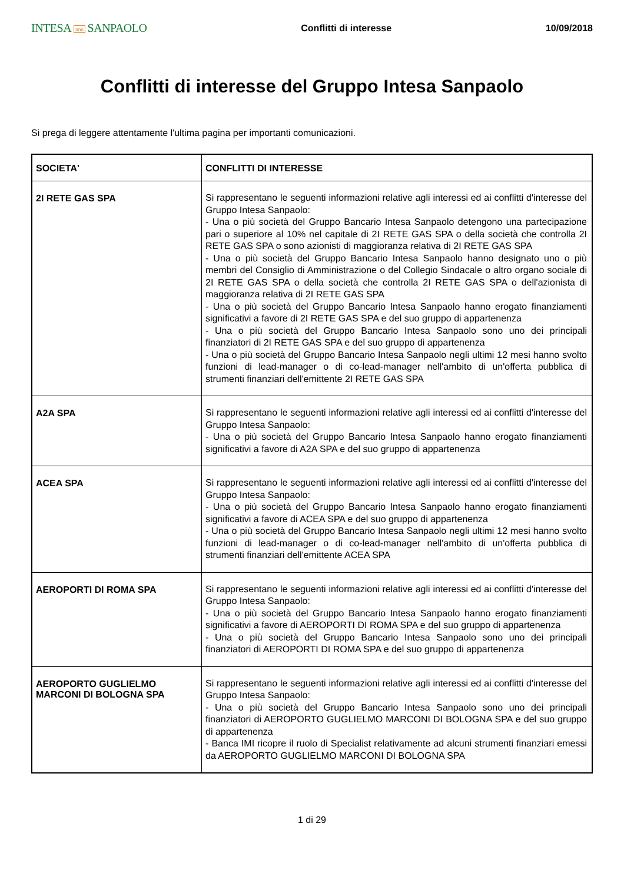INTESA nnn SANPAOLO
Conflitti di interesse 10/09/2018
Conflitti di interesse del Gruppo Intesa Sanpaolo
Si prega di leggere attentamente l'ultima pagina per importanti comunicazioni.
| SOCIETA' | CONFLITTI DI INTERESSE |
| --- | --- |
| 2I RETE GAS SPA | Si rappresentano le seguenti informazioni relative agli interessi ed ai conflitti d'interesse del Gruppo Intesa Sanpaolo: - Una o più società del Gruppo Bancario Intesa Sanpaolo detengono una partecipazione pari o superiore al 10% nel capitale di 2I RETE GAS SPA o della società che controlla 2I RETE GAS SPA o sono azionisti di maggioranza relativa di 2I RETE GAS SPA - Una o più società del Gruppo Bancario Intesa Sanpaolo hanno designato uno o più membri del Consiglio di Amministrazione o del Collegio Sindacale o altro organo sociale di 2I RETE GAS SPA o della società che controlla 2I RETE GAS SPA o dell'azionista di maggioranza relativa di 2I RETE GAS SPA - Una o più società del Gruppo Bancario Intesa Sanpaolo hanno erogato finanziamenti significativi a favore di 2I RETE GAS SPA e del suo gruppo di appartenenza - Una o più società del Gruppo Bancario Intesa Sanpaolo sono uno dei principali finanziatori di 2I RETE GAS SPA e del suo gruppo di appartenenza - Una o più società del Gruppo Bancario Intesa Sanpaolo negli ultimi 12 mesi hanno svolto funzioni di lead-manager o di co-lead-manager nell'ambito di un'offerta pubblica di strumenti finanziari dell'emittente 2I RETE GAS SPA |
| A2A SPA | Si rappresentano le seguenti informazioni relative agli interessi ed ai conflitti d'interesse del Gruppo Intesa Sanpaolo: - Una o più società del Gruppo Bancario Intesa Sanpaolo hanno erogato finanziamenti significativi a favore di A2A SPA e del suo gruppo di appartenenza |
| ACEA SPA | Si rappresentano le seguenti informazioni relative agli interessi ed ai conflitti d'interesse del Gruppo Intesa Sanpaolo: - Una o più società del Gruppo Bancario Intesa Sanpaolo hanno erogato finanziamenti significativi a favore di ACEA SPA e del suo gruppo di appartenenza - Una o più società del Gruppo Bancario Intesa Sanpaolo negli ultimi 12 mesi hanno svolto funzioni di lead-manager o di co-lead-manager nell'ambito di un'offerta pubblica di strumenti finanziari dell'emittente ACEA SPA |
| AEROPORTI DI ROMA SPA | Si rappresentano le seguenti informazioni relative agli interessi ed ai conflitti d'interesse del Gruppo Intesa Sanpaolo: - Una o più società del Gruppo Bancario Intesa Sanpaolo hanno erogato finanziamenti significativi a favore di AEROPORTI DI ROMA SPA e del suo gruppo di appartenenza - Una o più società del Gruppo Bancario Intesa Sanpaolo sono uno dei principali finanziatori di AEROPORTI DI ROMA SPA e del suo gruppo di appartenenza |
| AEROPORTO GUGLIELMO MARCONI DI BOLOGNA SPA | Si rappresentano le seguenti informazioni relative agli interessi ed ai conflitti d'interesse del Gruppo Intesa Sanpaolo: - Una o più società del Gruppo Bancario Intesa Sanpaolo sono uno dei principali finanziatori di AEROPORTO GUGLIELMO MARCONI DI BOLOGNA SPA e del suo gruppo di appartenenza - Banca IMI ricopre il ruolo di Specialist relativamente ad alcuni strumenti finanziari emessi da AEROPORTO GUGLIELMO MARCONI DI BOLOGNA SPA |
1 di 29